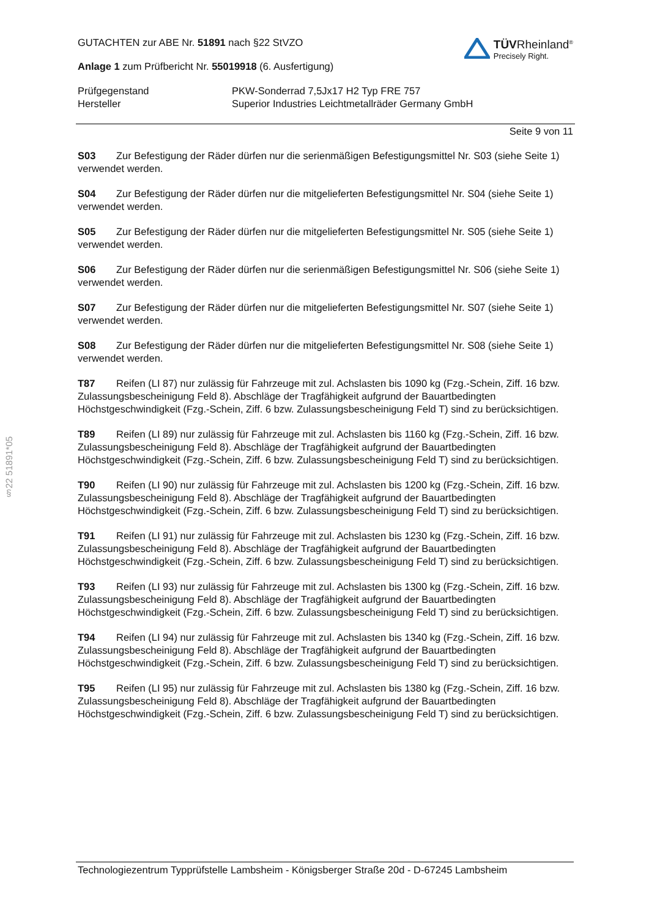§22 51891*05
GUTACHTEN zur ABE Nr. 51891 nach §22 StVZO
Anlage 1 zum Prüfbericht Nr. 55019918 (6. Ausfertigung)
TÜVRheinland<sup>®</sup>
Precisely Right.
Prüfgegenstand
Hersteller
PKW-Sonderrad 7,5Jx17 H2 Typ FRE 757
Superior Industries Leichtmetallräder Germany GmbH
Seite 9 von 11
S03 Zur Befestigung der Räder dürfen nur die serienmäßigen Befestigungsmittel Nr. S03 (siehe Seite 1) verwendet werden.
S04 Zur Befestigung der Räder dürfen nur die mitgelieferten Befestigungsmittel Nr. S04 (siehe Seite 1) verwendet werden.
S05 Zur Befestigung der Räder dürfen nur die mitgelieferten Befestigungsmittel Nr. S05 (siehe Seite 1) verwendet werden.
S06 Zur Befestigung der Räder dürfen nur die serienmäßigen Befestigungsmittel Nr. S06 (siehe Seite 1) verwendet werden.
S07 Zur Befestigung der Räder dürfen nur die mitgelieferten Befestigungsmittel Nr. S07 (siehe Seite 1) verwendet werden.
S08 Zur Befestigung der Räder dürfen nur die mitgelieferten Befestigungsmittel Nr. S08 (siehe Seite 1) verwendet werden.
T87 Reifen (LI 87) nur zulässig für Fahrzeuge mit zul. Achslasten bis 1090 kg (Fzg.-Schein, Ziff. 16 bzw. Zulassungsbescheinigung Feld 8). Abschläge der Tragfähigkeit aufgrund der Bauartbedingten Höchstgeschwindigkeit (Fzg.-Schein, Ziff. 6 bzw. Zulassungsbescheinigung Feld T) sind zu berücksichtigen.
T89 Reifen (LI 89) nur zulässig für Fahrzeuge mit zul. Achslasten bis 1160 kg (Fzg.-Schein, Ziff. 16 bzw. Zulassungsbescheinigung Feld 8). Abschläge der Tragfähigkeit aufgrund der Bauartbedingten Höchstgeschwindigkeit (Fzg.-Schein, Ziff. 6 bzw. Zulassungsbescheinigung Feld T) sind zu berücksichtigen.
T90 Reifen (LI 90) nur zulässig für Fahrzeuge mit zul. Achslasten bis 1200 kg (Fzg.-Schein, Ziff. 16 bzw. Zulassungsbescheinigung Feld 8). Abschläge der Tragfähigkeit aufgrund der Bauartbedingten Höchstgeschwindigkeit (Fzg.-Schein, Ziff. 6 bzw. Zulassungsbescheinigung Feld T) sind zu berücksichtigen.
T91 Reifen (LI 91) nur zulässig für Fahrzeuge mit zul. Achslasten bis 1230 kg (Fzg.-Schein, Ziff. 16 bzw. Zulassungsbescheinigung Feld 8). Abschläge der Tragfähigkeit aufgrund der Bauartbedingten Höchstgeschwindigkeit (Fzg.-Schein, Ziff. 6 bzw. Zulassungsbescheinigung Feld T) sind zu berücksichtigen.
T93 Reifen (LI 93) nur zulässig für Fahrzeuge mit zul. Achslasten bis 1300 kg (Fzg.-Schein, Ziff. 16 bzw. Zulassungsbescheinigung Feld 8). Abschläge der Tragfähigkeit aufgrund der Bauartbedingten Höchstgeschwindigkeit (Fzg.-Schein, Ziff. 6 bzw. Zulassungsbescheinigung Feld T) sind zu berücksichtigen.
T94 Reifen (LI 94) nur zulässig für Fahrzeuge mit zul. Achslasten bis 1340 kg (Fzg.-Schein, Ziff. 16 bzw. Zulassungsbescheinigung Feld 8). Abschläge der Tragfähigkeit aufgrund der Bauartbedingten Höchstgeschwindigkeit (Fzg.-Schein, Ziff. 6 bzw. Zulassungsbescheinigung Feld T) sind zu berücksichtigen.
T95 Reifen (LI 95) nur zulässig für Fahrzeuge mit zul. Achslasten bis 1380 kg (Fzg.-Schein, Ziff. 16 bzw. Zulassungsbescheinigung Feld 8). Abschläge der Tragfähigkeit aufgrund der Bauartbedingten Höchstgeschwindigkeit (Fzg.-Schein, Ziff. 6 bzw. Zulassungsbescheinigung Feld T) sind zu berücksichtigen.
Technologiezentrum Typprüfstelle Lambsheim - Königsberger Straße 20d - D-67245 Lambsheim